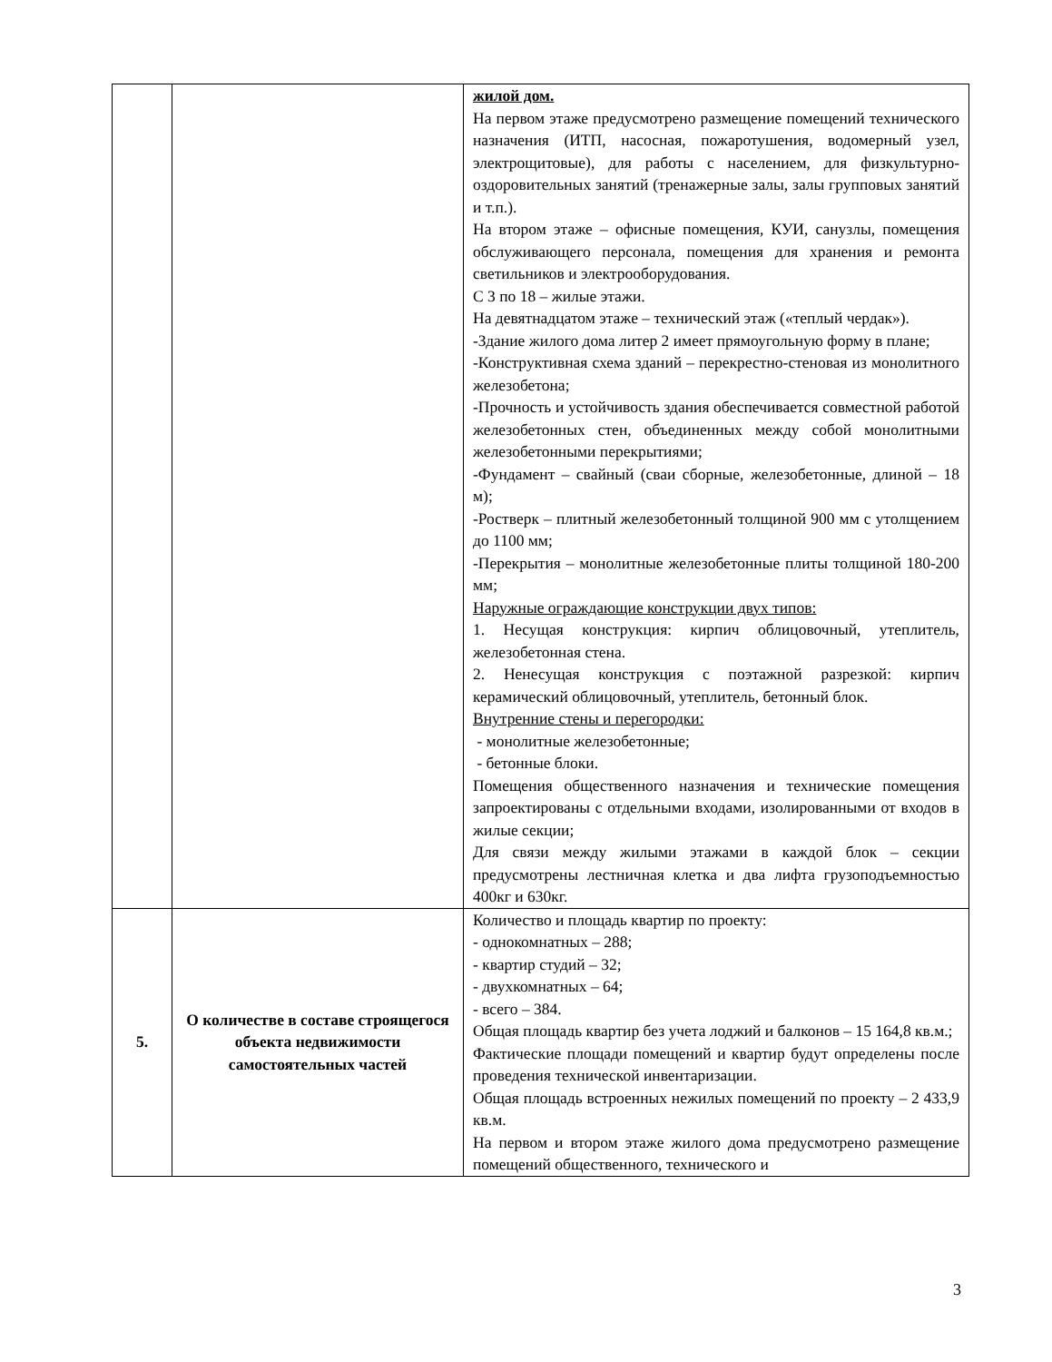| | | жилой дом. На первом этаже предусмотрено размещение помещений технического назначения (ИТП, насосная, пожаротушения, водомерный узел, электрощитовые), для работы с населением, для физкультурно-оздоровительных занятий (тренажерные залы, залы групповых занятий и т.п.). На втором этаже – офисные помещения, КУИ, санузлы, помещения обслуживающего персонала, помещения для хранения и ремонта светильников и электрооборудования. С 3 по 18 – жилые этажи. На девятнадцатом этаже – технический этаж («теплый чердак»). -Здание жилого дома литер 2 имеет прямоугольную форму в плане; -Конструктивная схема зданий – перекрестно-стеновая из монолитного железобетона; -Прочность и устойчивость здания обеспечивается совместной работой железобетонных стен, объединенных между собой монолитными железобетонными перекрытиями; -Фундамент – свайный (сваи сборные, железобетонные, длиной – 18 м); -Ростверк – плитный железобетонный толщиной 900 мм с утолщением до 1100 мм; -Перекрытия – монолитные железобетонные плиты толщиной 180-200 мм; Наружные ограждающие конструкции двух типов: 1. Несущая конструкция: кирпич облицовочный, утеплитель, железобетонная стена. 2. Ненесущая конструкция с поэтажной разрезкой: кирпич керамический облицовочный, утеплитель, бетонный блок. Внутренние стены и перегородки: - монолитные железобетонные; - бетонные блоки. Помещения общественного назначения и технические помещения запроектированы с отдельными входами, изолированными от входов в жилые секции; Для связи между жилыми этажами в каждой блок – секции предусмотрены лестничная клетка и два лифта грузоподъемностью 400кг и 630кг. |
| 5. | О количестве в составе строящегося объекта недвижимости самостоятельных частей | Количество и площадь квартир по проекту: - однокомнатных – 288; - квартир студий – 32; - двухкомнатных – 64; - всего – 384. Общая площадь квартир без учета лоджий и балконов – 15 164,8 кв.м.; Фактические площади помещений и квартир будут определены после проведения технической инвентаризации. Общая площадь встроенных нежилых помещений по проекту – 2 433,9 кв.м. На первом и втором этаже жилого дома предусмотрено размещение помещений общественного, технического и |
3